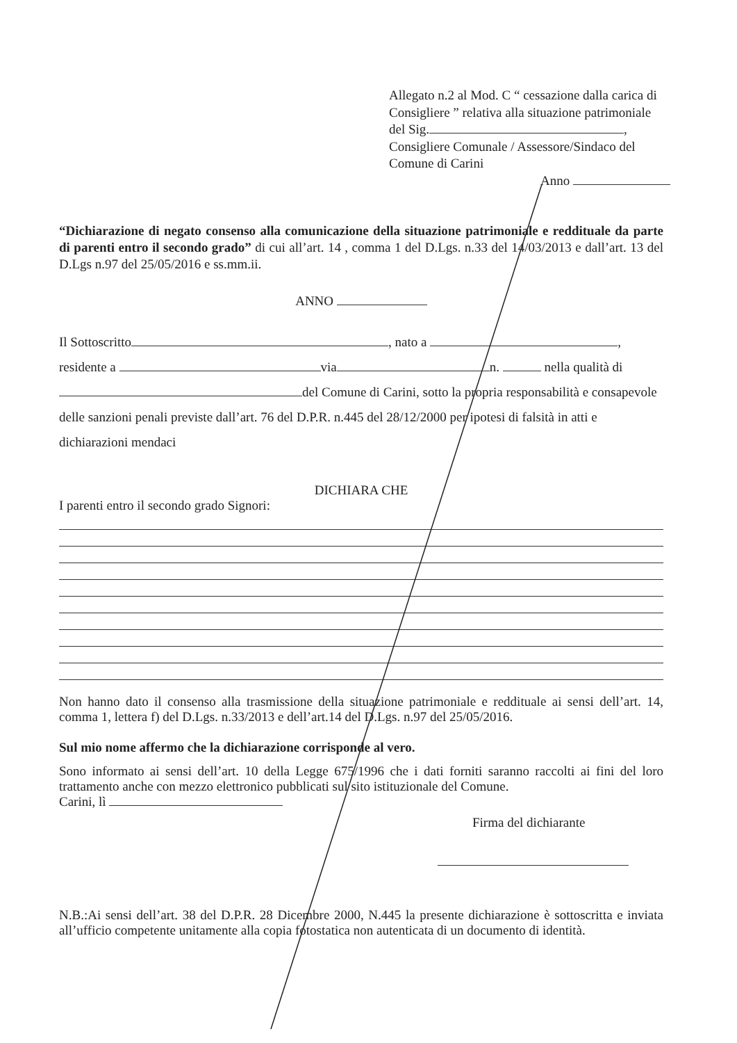Allegato n.2 al Mod. C “ cessazione dalla carica di Consigliere ” relativa alla situazione patrimoniale del Sig. ,
Consigliere Comunale / Assessore/Sindaco del Comune di Carini
Anno
“Dichiarazione di negato consenso alla comunicazione della situazione patrimoniale e reddituale da parte di parenti entro il secondo grado” di cui all’art. 14 , comma 1 del D.Lgs. n.33 del 14/03/2013 e dall’art. 13 del D.Lgs n.97 del 25/05/2016 e ss.mm.ii.
ANNO
Il Sottoscritto , nato a ,
residente a via n. nella qualità di
del Comune di Carini, sotto la propria responsabilità e consapevole delle sanzioni penali previste dall’art. 76 del D.P.R. n.445 del 28/12/2000 per ipotesi di falsità in atti e dichiarazioni mendaci
DICHIARA CHE
I parenti entro il secondo grado Signori:
Non hanno dato il consenso alla trasmissione della situazione patrimoniale e reddituale ai sensi dell’art. 14, comma 1, lettera f) del D.Lgs. n.33/2013 e dell’art.14 del D.Lgs. n.97 del 25/05/2016.
Sul mio nome affermo che la dichiarazione corrisponde al vero.
Sono informato ai sensi dell’art. 10 della Legge 675/1996 che i dati forniti saranno raccolti ai fini del loro trattamento anche con mezzo elettronico pubblicati sul sito istituzionale del Comune.
Carini, lì
Firma del dichiarante
N.B.:Ai sensi dell’art. 38 del D.P.R. 28 Dicembre 2000, N.445 la presente dichiarazione è sottoscritta e inviata all’ufficio competente unitamente alla copia fotostatica non autenticata di un documento di identità.